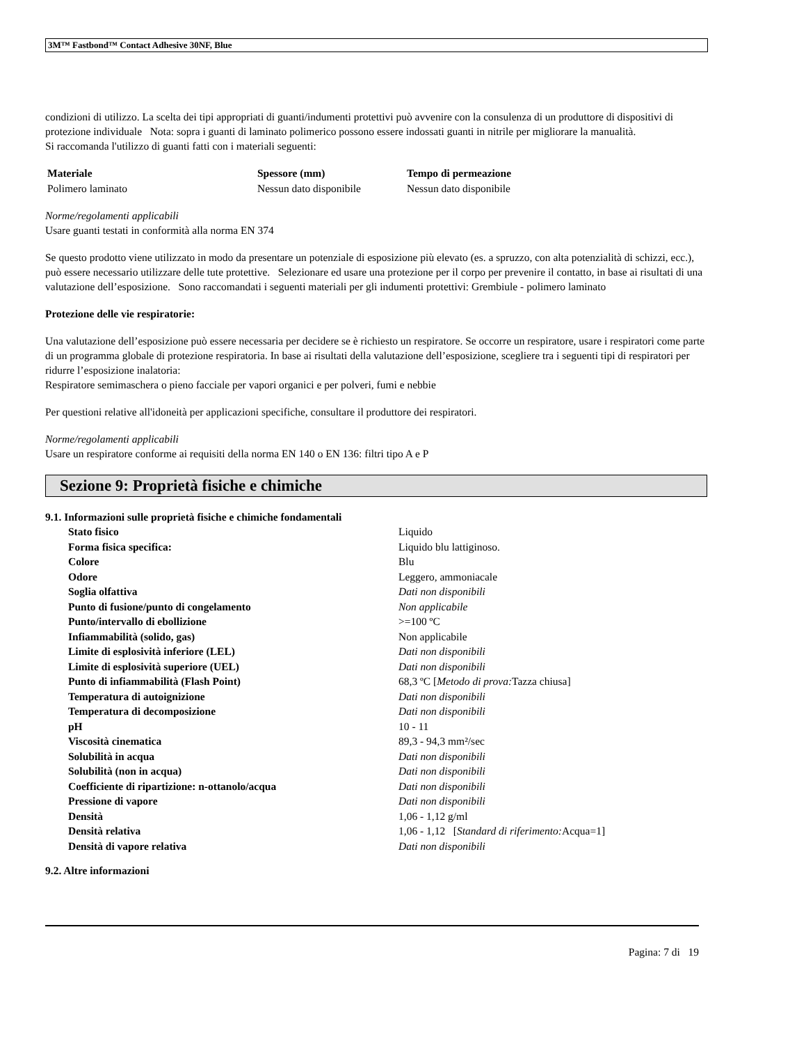3M™ Fastbond™ Contact Adhesive 30NF, Blue
condizioni di utilizzo. La scelta dei tipi appropriati di guanti/indumenti protettivi può avvenire con la consulenza di un produttore di dispositivi di protezione individuale Nota: sopra i guanti di laminato polimerico possono essere indossati guanti in nitrile per migliorare la manualità.
Si raccomanda l'utilizzo di guanti fatti con i materiali seguenti:
| Materiale | Spessore (mm) | Tempo di permeazione |
| --- | --- | --- |
| Polimero laminato | Nessun dato disponibile | Nessun dato disponibile |
Norme/regolamenti applicabili
Usare guanti testati in conformità alla norma EN 374
Se questo prodotto viene utilizzato in modo da presentare un potenziale di esposizione più elevato (es. a spruzzo, con alta potenzialità di schizzi, ecc.), può essere necessario utilizzare delle tute protettive. Selezionare ed usare una protezione per il corpo per prevenire il contatto, in base ai risultati di una valutazione dell’esposizione. Sono raccomandati i seguenti materiali per gli indumenti protettivi: Grembiule - polimero laminato
Protezione delle vie respiratorie:
Una valutazione dell’esposizione può essere necessaria per decidere se è richiesto un respiratore. Se occorre un respiratore, usare i respiratori come parte di un programma globale di protezione respiratoria. In base ai risultati della valutazione dell’esposizione, scegliere tra i seguenti tipi di respiratori per ridurre l’esposizione inalatoria:
Respiratore semimaschera o pieno facciale per vapori organici e per polveri, fumi e nebbie
Per questioni relative all'idoneità per applicazioni specifiche, consultare il produttore dei respiratori.
Norme/regolamenti applicabili
Usare un respiratore conforme ai requisiti della norma EN 140 o EN 136: filtri tipo A e P
Sezione 9: Proprietà fisiche e chimiche
9.1. Informazioni sulle proprietà fisiche e chimiche fondamentali
| Stato fisico | Liquido |
| Forma fisica specifica: | Liquido blu lattiginoso. |
| Colore | Blu |
| Odore | Leggero, ammoniacale |
| Soglia olfattiva | Dati non disponibili |
| Punto di fusione/punto di congelamento | Non applicabile |
| Punto/intervallo di ebollizione | >=100 ºC |
| Infiammabilità (solido, gas) | Non applicabile |
| Limite di esplosività inferiore (LEL) | Dati non disponibili |
| Limite di esplosività superiore (UEL) | Dati non disponibili |
| Punto di infiammabilità (Flash Point) | 68,3 ºC [ Metodo di prova: Tazza chiusa] |
| Temperatura di autoignizione | Dati non disponibili |
| Temperatura di decomposizione | Dati non disponibili |
| pH | 10 - 11 |
| Viscosità cinematica | 89,3 - 94,3 mm²/sec |
| Solubilità in acqua | Dati non disponibili |
| Solubilità (non in acqua) | Dati non disponibili |
| Coefficiente di ripartizione: n-ottanolo/acqua | Dati non disponibili |
| Pressione di vapore | Dati non disponibili |
| Densità | 1,06 - 1,12 g/ml |
| Densità relativa | 1,06 - 1,12 [ Standard di riferimento: Acqua=1] |
| Densità di vapore relativa | Dati non disponibili |
9.2. Altre informazioni
Pagina: 7 di 19